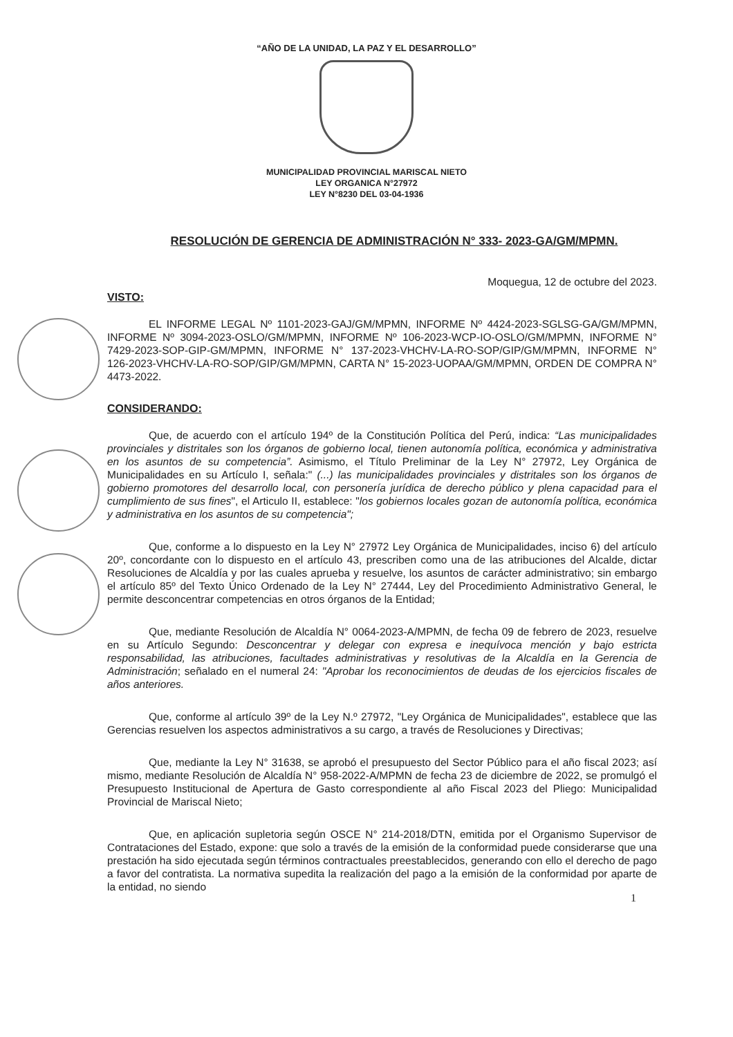“AÑO DE LA UNIDAD, LA PAZ Y EL DESARROLLO”
MUNICIPALIDAD PROVINCIAL MARISCAL NIETO
LEY ORGANICA N°27972
LEY N°8230 DEL 03-04-1936
RESOLUCIÓN DE GERENCIA DE ADMINISTRACIÓN N° 333- 2023-GA/GM/MPMN.
Moquegua, 12 de octubre del 2023.
VISTO:
EL INFORME LEGAL Nº 1101-2023-GAJ/GM/MPMN, INFORME Nº 4424-2023-SGLSG-GA/GM/MPMN, INFORME Nº 3094-2023-OSLO/GM/MPMN, INFORME Nº 106-2023-WCP-IO-OSLO/GM/MPMN, INFORME N° 7429-2023-SOP-GIP-GM/MPMN, INFORME N° 137-2023-VHCHV-LA-RO-SOP/GIP/GM/MPMN, INFORME N° 126-2023-VHCHV-LA-RO-SOP/GIP/GM/MPMN, CARTA N° 15-2023-UOPAA/GM/MPMN, ORDEN DE COMPRA N° 4473-2022.
CONSIDERANDO:
Que, de acuerdo con el artículo 194º de la Constitución Política del Perú, indica: “Las municipalidades provinciales y distritales son los órganos de gobierno local, tienen autonomía política, económica y administrativa en los asuntos de su competencia”. Asimismo, el Título Preliminar de la Ley N° 27972, Ley Orgánica de Municipalidades en su Artículo I, señala:" (...) las municipalidades provinciales y distritales son los órganos de gobierno promotores del desarrollo local, con personería jurídica de derecho público y plena capacidad para el cumplimiento de sus fines", el Articulo II, establece: "los gobiernos locales gozan de autonomía política, económica y administrativa en los asuntos de su competencia";
Que, conforme a lo dispuesto en la Ley N° 27972 Ley Orgánica de Municipalidades, inciso 6) del artículo 20º, concordante con lo dispuesto en el artículo 43, prescriben como una de las atribuciones del Alcalde, dictar Resoluciones de Alcaldía y por las cuales aprueba y resuelve, los asuntos de carácter administrativo; sin embargo el artículo 85º del Texto Único Ordenado de la Ley N° 27444, Ley del Procedimiento Administrativo General, le permite desconcentrar competencias en otros órganos de la Entidad;
Que, mediante Resolución de Alcaldía N° 0064-2023-A/MPMN, de fecha 09 de febrero de 2023, resuelve en su Artículo Segundo: Desconcentrar y delegar con expresa e inequívoca mención y bajo estricta responsabilidad, las atribuciones, facultades administrativas y resolutivas de la Alcaldía en la Gerencia de Administración; señalado en el numeral 24: "Aprobar los reconocimientos de deudas de los ejercicios fiscales de años anteriores.
Que, conforme al artículo 39º de la Ley N.º 27972, "Ley Orgánica de Municipalidades", establece que las Gerencias resuelven los aspectos administrativos a su cargo, a través de Resoluciones y Directivas;
Que, mediante la Ley N° 31638, se aprobó el presupuesto del Sector Público para el año fiscal 2023; así mismo, mediante Resolución de Alcaldía N° 958-2022-A/MPMN de fecha 23 de diciembre de 2022, se promulgó el Presupuesto Institucional de Apertura de Gasto correspondiente al año Fiscal 2023 del Pliego: Municipalidad Provincial de Mariscal Nieto;
Que, en aplicación supletoria según OSCE N° 214-2018/DTN, emitida por el Organismo Supervisor de Contrataciones del Estado, expone: que solo a través de la emisión de la conformidad puede considerarse que una prestación ha sido ejecutada según términos contractuales preestablecidos, generando con ello el derecho de pago a favor del contratista. La normativa supedita la realización del pago a la emisión de la conformidad por aparte de la entidad, no siendo
1